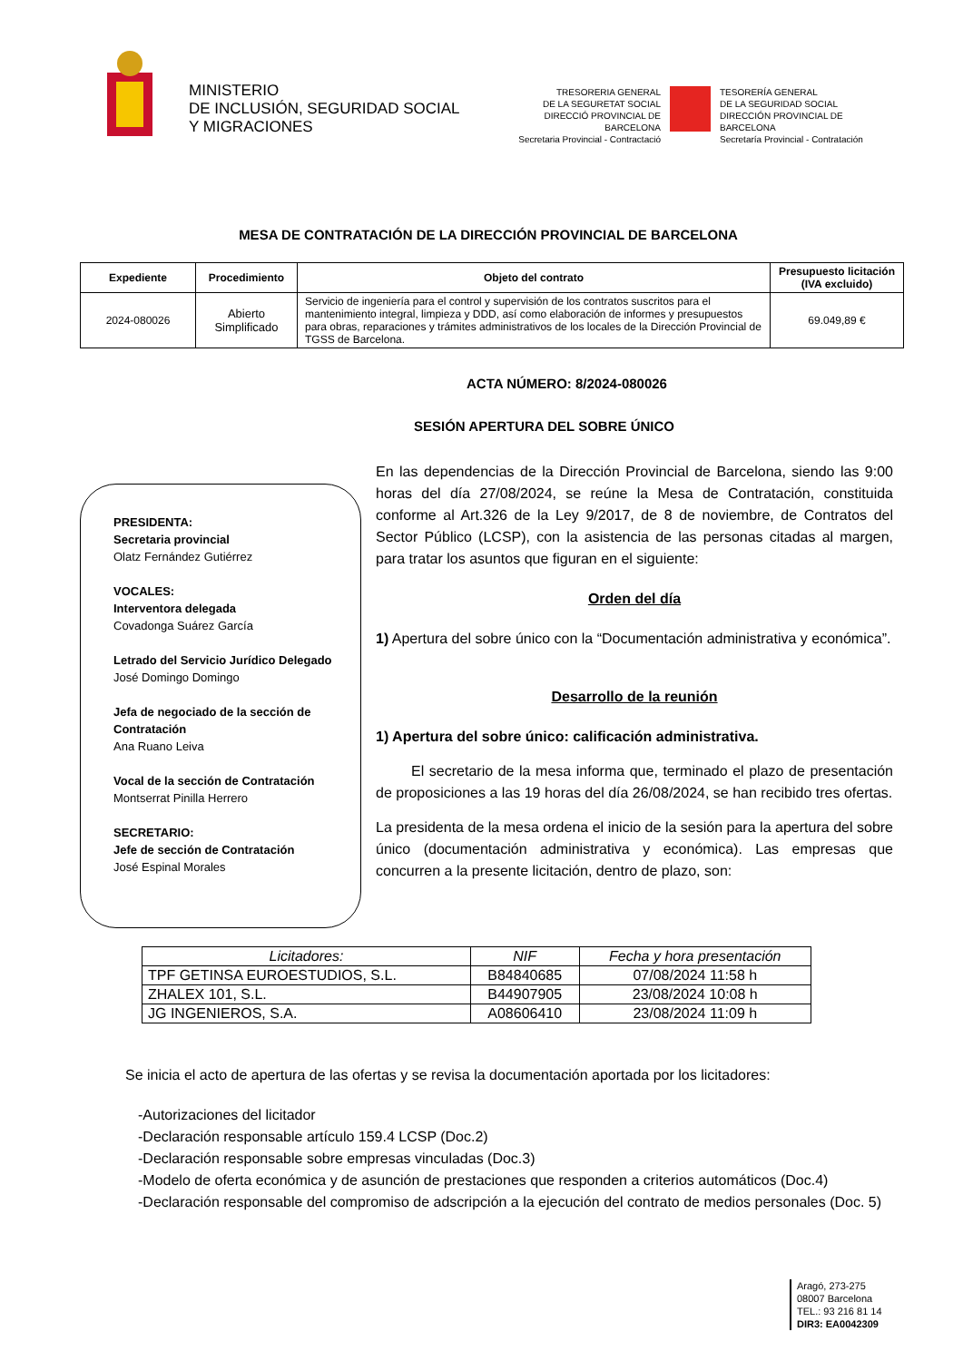MINISTERIO
DE INCLUSIÓN, SEGURIDAD SOCIAL
Y MIGRACIONES
TRESORERIA GENERAL
DE LA SEGURETAT SOCIAL
DIRECCIÓ PROVINCIAL DE BARCELONA
Secretaria Provincial - Contractació
TESORERÍA GENERAL
DE LA SEGURIDAD SOCIAL
DIRECCIÓN PROVINCIAL DE BARCELONA
Secretaría Provincial - Contratación
MESA DE CONTRATACIÓN DE LA DIRECCIÓN PROVINCIAL DE BARCELONA
| Expediente | Procedimiento | Objeto del contrato | Presupuesto licitación (IVA excluido) |
| --- | --- | --- | --- |
| 2024-080026 | Abierto Simplificado | Servicio de ingeniería para el control y supervisión de los contratos suscritos para el mantenimiento integral, limpieza y DDD, así como elaboración de informes y presupuestos para obras, reparaciones y trámites administrativos de los locales de la Dirección Provincial de TGSS de Barcelona. | 69.049,89 € |
ACTA NÚMERO: 8/2024-080026
SESIÓN APERTURA DEL SOBRE ÚNICO
PRESIDENTA:
Secretaria provincial
Olatz Fernández Gutiérrez
VOCALES:
Interventora delegada
Covadonga Suárez García
Letrado del Servicio Jurídico Delegado
José Domingo Domingo
Jefa de negociado de la sección de Contratación
Ana Ruano Leiva
Vocal de la sección de Contratación
Montserrat Pinilla Herrero
SECRETARIO:
Jefe de sección de Contratación
José Espinal Morales
En las dependencias de la Dirección Provincial de Barcelona, siendo las 9:00 horas del día 27/08/2024, se reúne la Mesa de Contratación, constituida conforme al Art.326 de la Ley 9/2017, de 8 de noviembre, de Contratos del Sector Público (LCSP), con la asistencia de las personas citadas al margen, para tratar los asuntos que figuran en el siguiente:
Orden del día
1) Apertura del sobre único con la “Documentación administrativa y económica”.
Desarrollo de la reunión
1) Apertura del sobre único: calificación administrativa.
El secretario de la mesa informa que, terminado el plazo de presentación de proposiciones a las 19 horas del día 26/08/2024, se han recibido tres ofertas.
La presidenta de la mesa ordena el inicio de la sesión para la apertura del sobre único (documentación administrativa y económica). Las empresas que concurren a la presente licitación, dentro de plazo, son:
| Licitadores: | NIF | Fecha y hora presentación |
| --- | --- | --- |
| TPF GETINSA EUROESTUDIOS, S.L. | B84840685 | 07/08/2024 11:58 h |
| ZHALEX 101, S.L. | B44907905 | 23/08/2024 10:08 h |
| JG INGENIEROS, S.A. | A08606410 | 23/08/2024 11:09 h |
Se inicia el acto de apertura de las ofertas y se revisa la documentación aportada por los licitadores:
-Autorizaciones del licitador
-Declaración responsable artículo 159.4 LCSP (Doc.2)
-Declaración responsable sobre empresas vinculadas (Doc.3)
-Modelo de oferta económica y de asunción de prestaciones que responden a criterios automáticos (Doc.4)
-Declaración responsable del compromiso de adscripción a la ejecución del contrato de medios personales (Doc. 5)
Aragó, 273-275
08007 Barcelona
TEL.: 93 216 81 14
DIR3: EA0042309